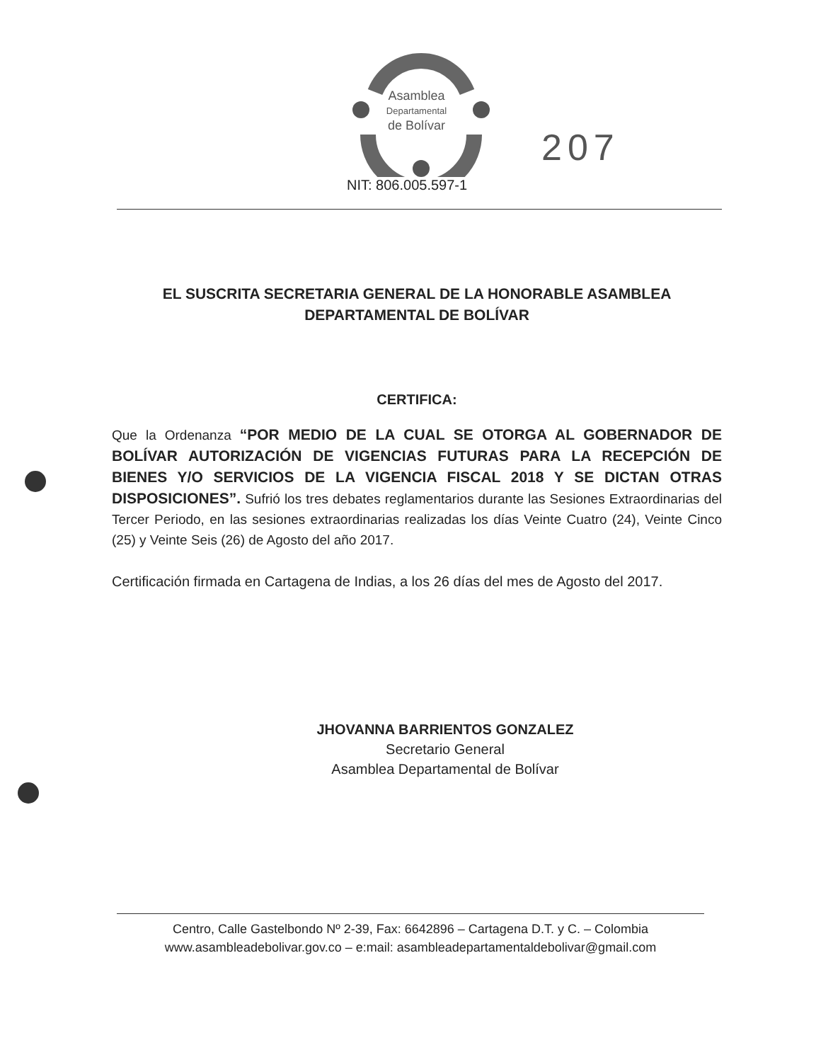Asamblea
Departamental
de Bolívar
207
NIT: 806.005.597-1
EL SUSCRITA SECRETARIA GENERAL DE LA HONORABLE ASAMBLEA DEPARTAMENTAL DE BOLÍVAR
CERTIFICA:
Que la Ordenanza “POR MEDIO DE LA CUAL SE OTORGA AL GOBERNADOR DE BOLÍVAR AUTORIZACIÓN DE VIGENCIAS FUTURAS PARA LA RECEPCIÓN DE BIENES Y/O SERVICIOS DE LA VIGENCIA FISCAL 2018 Y SE DICTAN OTRAS DISPOSICIONES”. Sufrió los tres debates reglamentarios durante las Sesiones Extraordinarias del Tercer Periodo, en las sesiones extraordinarias realizadas los días Veinte Cuatro (24), Veinte Cinco (25) y Veinte Seis (26) de Agosto del año 2017.
Certificación firmada en Cartagena de Indias, a los 26 días del mes de Agosto del 2017.
JHOVANNA BARRIENTOS GONZALEZ
Secretario General
Asamblea Departamental de Bolívar
Centro, Calle Gastelbondo Nº 2-39, Fax: 6642896 – Cartagena D.T. y C. – Colombia
www.asambleadebolivar.gov.co – e:mail: asambleadepartamentaldebolivar@gmail.com